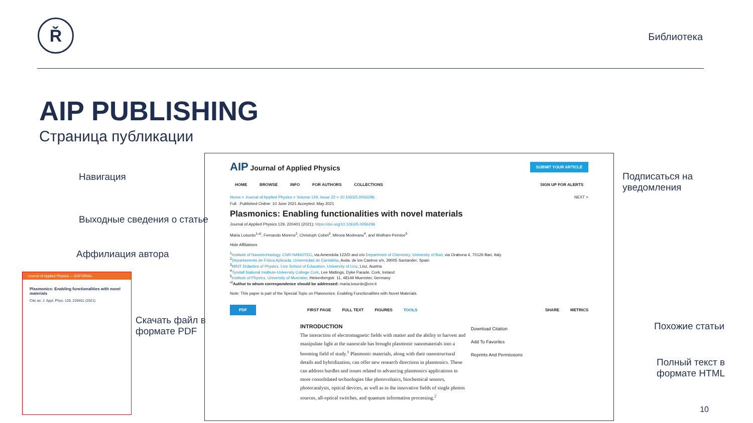Ř Библиотека
AIP PUBLISHING
Страница публикации
Навигация
Выходные сведения о статье
Аффилиация автора
Скачать файл в
формате PDF
Подписаться на уведомления
Похожие статьи
Полный текст в
формате HTML
Journal of Applied Physics — EDITORIAL
Plasmonics: Enabling functionalities with novel materials
Cite as: J. Appl. Phys. 129, 220401 (2021)
AIP Journal of Applied Physics SUBMIT YOUR ARTICLE
HOME BROWSE INFO FOR AUTHORS COLLECTIONS SIGN UP FOR ALERTS
Home > Journal of Applied Physics > Volume 129, Issue 22 > 10.1063/5.0056296 NEXT >
Full . Published Online: 10 June 2021 Accepted: May 2021
Plasmonics: Enabling functionalities with novel materials
Journal of Applied Physics 129, 220401 (2021); https://doi.org/10.1063/5.0056296
Maria Losurdo<sup>1,a)</sup>, Fernando Moreno<sup>2</sup>, Christoph Cobet<sup>3</sup>, Mircea Modreanu<sup>4</sup>, and Wolfram Pernice<sup>5</sup>
Hide Affiliations
<sup>1</sup> Institute of Nanotechnology, CNR-NANOTEC, via Amendola 122/D and c/o Department of Chemistry, University of Bari, via Orabona 4, 70126 Bari, Italy
<sup>2</sup> Departamento de Física Aplicada, Universidad de Cantabria, Avda. de los Castros s/n, 39005 Santander, Spain
<sup>3</sup> MINT Didactics of Physics, Linz School of Education, University of Linz, Linz, Austria
<sup>4</sup> Tyndall National Institute-University College Cork, Lee Maltings, Dyke Parade, Cork, Ireland
<sup>5</sup> Institute of Physics, University of Muenster, Heisenbergstr. 11, 48149 Muenster, Germany
<sup>a)</sup> Author to whom correspondence should be addressed: maria.losurdo@cnr.it
Note: This paper is part of the Special Topic on Plasmonics: Enabling Functionalities with Novel Materials.
PDF FIRST PAGE FULL TEXT FIGURES TOOLS SHARE METRICS
INTRODUCTION
The interaction of electromagnetic fields with matter and the ability to harvest and manipulate light at the nanoscale has brought plasmonic nanomaterials into a booming field of study.<sup>1</sup> Plasmonic materials, along with their nanostructural details and hybridization, can offer new research directions in plasmonics. These can address hurdles and issues related to advancing plasmonics applications in more consolidated technologies like photovoltaics, biochemical sensors, photocatalysis, optical devices, as well as in the innovative fields of single photon sources, all-optical switches, and quantum information processing.<sup>2</sup>
Download Citation
Add To Favorites
Reprints And Permissions
10